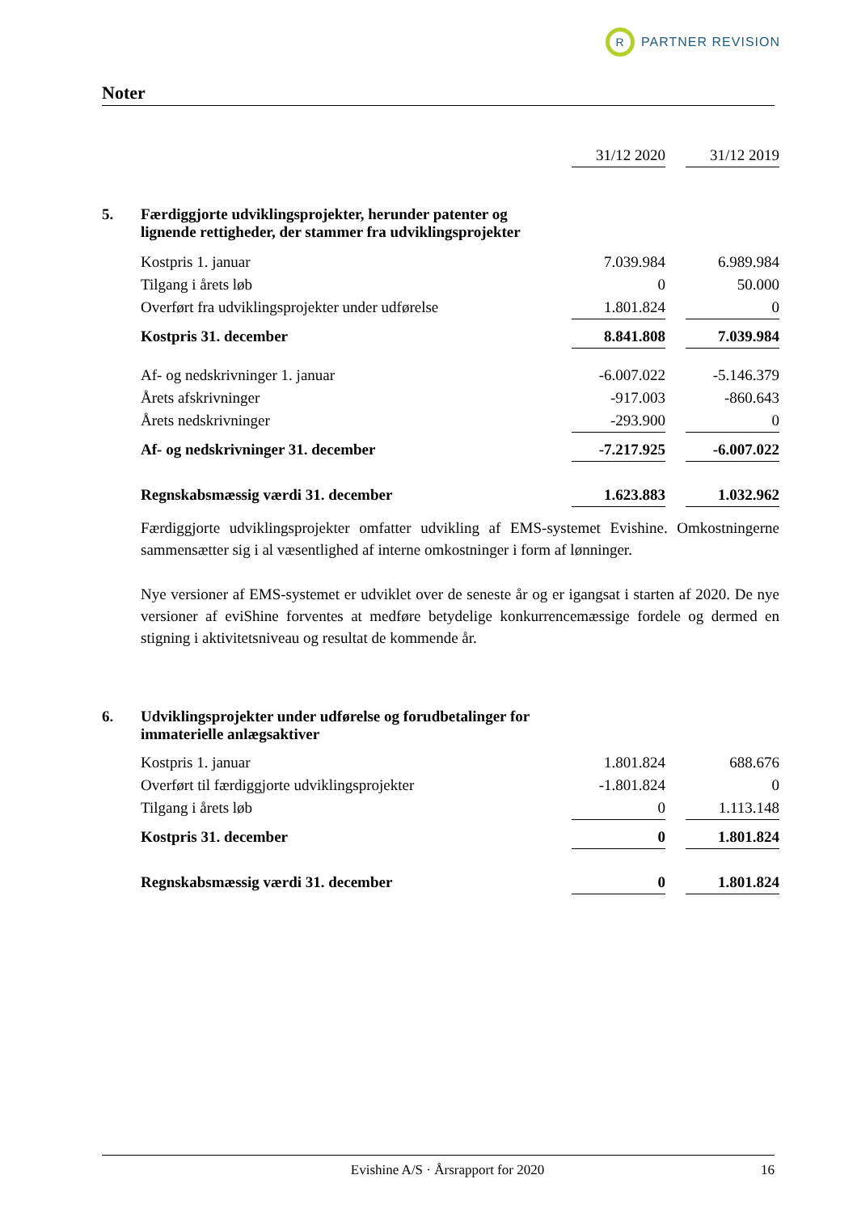R
PARTNER REVISION
Noter
| | | 31/12 2020 | | 31/12 2019 |
| 5. | Færdiggjorte udviklingsprojekter, herunder patenter og lignende rettigheder, der stammer fra udviklingsprojekter | | | |
| | Kostpris 1. januar | 7.039.984 | | 6.989.984 |
| | Tilgang i årets løb | 0 | | 50.000 |
| | Overført fra udviklingsprojekter under udførelse | 1.801.824 | | 0 |
| | Kostpris 31. december | 8.841.808 | | 7.039.984 |
| | Af- og nedskrivninger 1. januar | -6.007.022 | | -5.146.379 |
| | Årets afskrivninger | -917.003 | | -860.643 |
| | Årets nedskrivninger | -293.900 | | 0 |
| | Af- og nedskrivninger 31. december | -7.217.925 | | -6.007.022 |
| | Regnskabsmæssig værdi 31. december | 1.623.883 | | 1.032.962 |
Færdiggjorte udviklingsprojekter omfatter udvikling af EMS-systemet Evishine. Omkostningerne sammensætter sig i al væsentlighed af interne omkostninger i form af lønninger.
Nye versioner af EMS-systemet er udviklet over de seneste år og er igangsat i starten af 2020. De nye versioner af eviShine forventes at medføre betydelige konkurrencemæssige fordele og dermed en stigning i aktivitetsniveau og resultat de kommende år.
| 6. | Udviklingsprojekter under udførelse og forudbetalinger for immaterielle anlægsaktiver | | | |
| | Kostpris 1. januar | 1.801.824 | | 688.676 |
| | Overført til færdiggjorte udviklingsprojekter | -1.801.824 | | 0 |
| | Tilgang i årets løb | 0 | | 1.113.148 |
| | Kostpris 31. december | 0 | | 1.801.824 |
| | Regnskabsmæssig værdi 31. december | 0 | | 1.801.824 |
Evishine A/S · Årsrapport for 2020 16